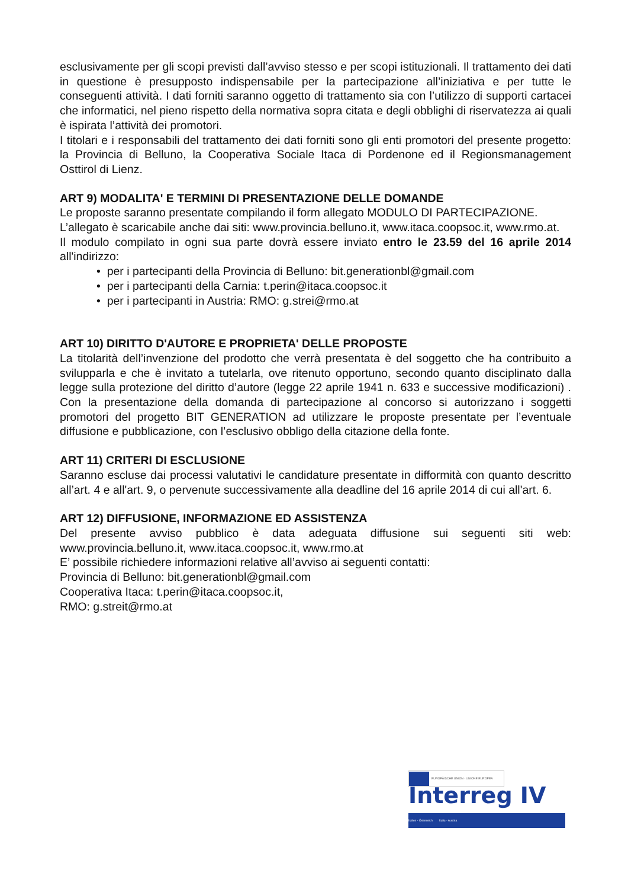esclusivamente per gli scopi previsti dall’avviso stesso e per scopi istituzionali. Il trattamento dei dati in questione è presupposto indispensabile per la partecipazione all’iniziativa e per tutte le conseguenti attività. I dati forniti saranno oggetto di trattamento sia con l’utilizzo di supporti cartacei che informatici, nel pieno rispetto della normativa sopra citata e degli obblighi di riservatezza ai quali è ispirata l’attività dei promotori.
I titolari e i responsabili del trattamento dei dati forniti sono gli enti promotori del presente progetto: la Provincia di Belluno, la Cooperativa Sociale Itaca di Pordenone ed il Regionsmanagement Osttirol di Lienz.
ART 9) MODALITA' E TERMINI DI PRESENTAZIONE DELLE DOMANDE
Le proposte saranno presentate compilando il form allegato MODULO DI PARTECIPAZIONE.
L’allegato è scaricabile anche dai siti: www.provincia.belluno.it, www.itaca.coopsoc.it, www.rmo.at.
Il modulo compilato in ogni sua parte dovrà essere inviato entro le 23.59 del 16 aprile 2014 all'indirizzo:
• per i partecipanti della Provincia di Belluno: bit.generationbl@gmail.com
• per i partecipanti della Carnia: t.perin@itaca.coopsoc.it
• per i partecipanti in Austria: RMO: g.strei@rmo.at
ART 10) DIRITTO D'AUTORE E PROPRIETA' DELLE PROPOSTE
La titolarità dell’invenzione del prodotto che verrà presentata è del soggetto che ha contribuito a svilupparla e che è invitato a tutelarla, ove ritenuto opportuno, secondo quanto disciplinato dalla legge sulla protezione del diritto d’autore (legge 22 aprile 1941 n. 633 e successive modificazioni) . Con la presentazione della domanda di partecipazione al concorso si autorizzano i soggetti promotori del progetto BIT GENERATION ad utilizzare le proposte presentate per l’eventuale diffusione e pubblicazione, con l’esclusivo obbligo della citazione della fonte.
ART 11) CRITERI DI ESCLUSIONE
Saranno escluse dai processi valutativi le candidature presentate in difformità con quanto descritto all’art. 4 e all'art. 9, o pervenute successivamente alla deadline del 16 aprile 2014 di cui all'art. 6.
ART 12) DIFFUSIONE, INFORMAZIONE ED ASSISTENZA
Del presente avviso pubblico è data adeguata diffusione sui seguenti siti web: www.provincia.belluno.it, www.itaca.coopsoc.it, www.rmo.at
E’ possibile richiedere informazioni relative all’avviso ai seguenti contatti:
Provincia di Belluno: bit.generationbl@gmail.com
Cooperativa Itaca: t.perin@itaca.coopsoc.it,
RMO: g.streit@rmo.at
EUROPÄISCHE UNION · UNIONE EUROPEA
Interreg IV Italien - Österreich Italia - Austria